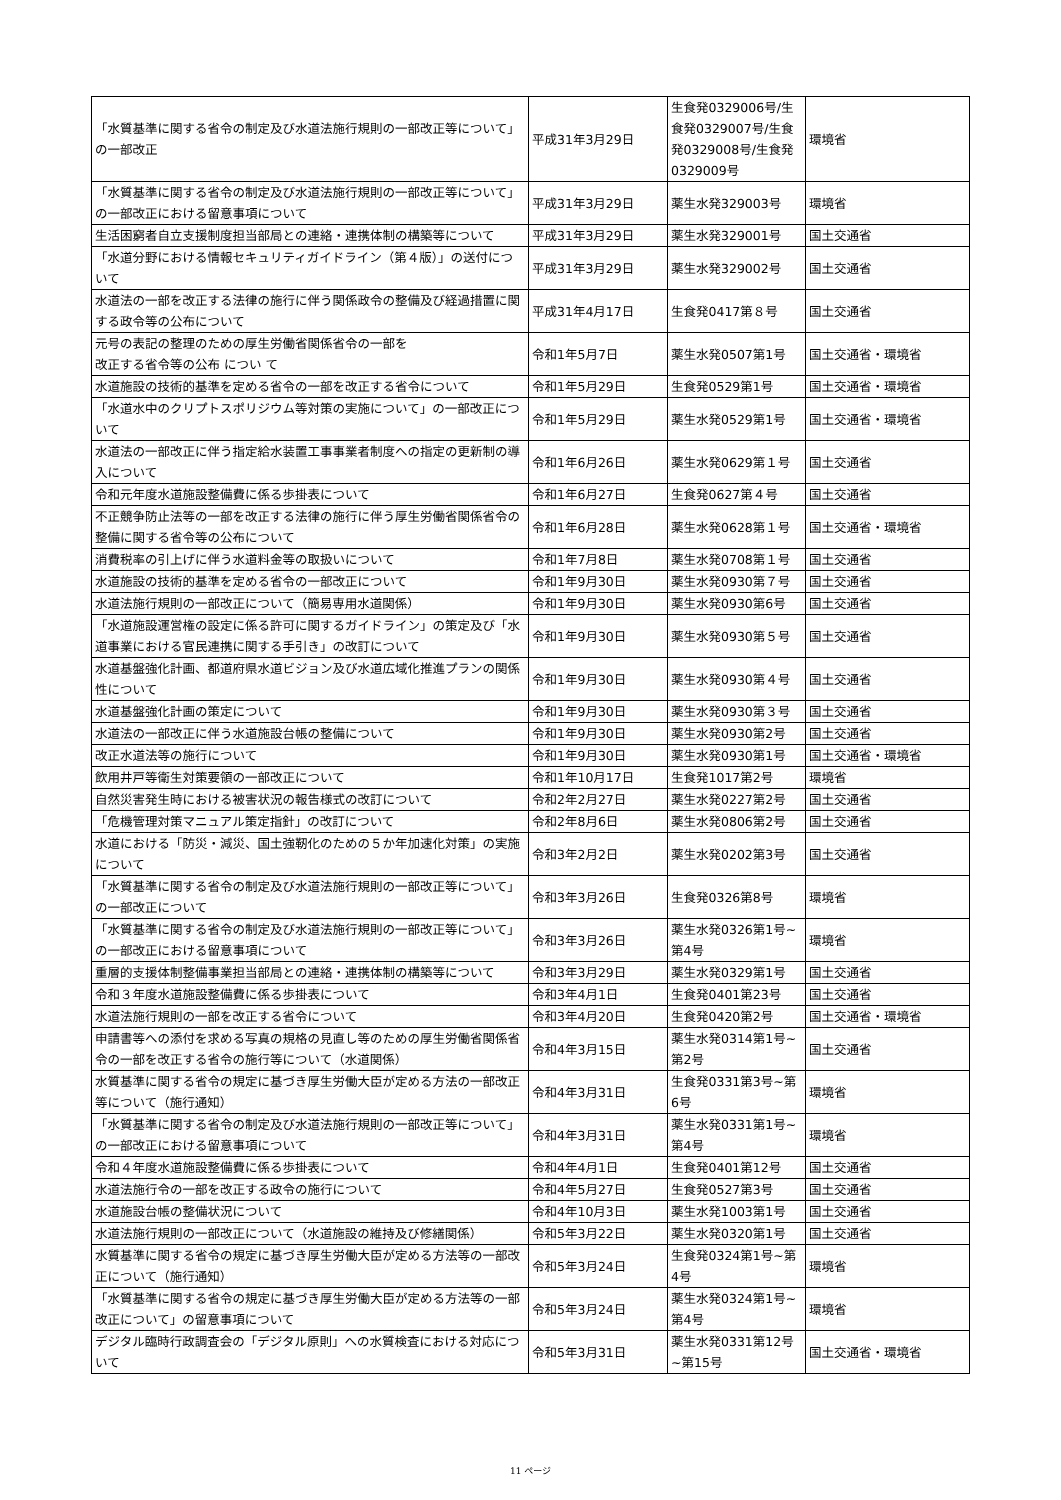| 「水質基準に関する省令の制定及び水道法施行規則の一部改正等について」の一部改正 | 平成31年3月29日 | 生食発0329006号/生食発0329007号/生食発0329008号/生食発0329009号 | 環境省 |
| 「水質基準に関する省令の制定及び水道法施行規則の一部改正等について」の一部改正における留意事項について | 平成31年3月29日 | 薬生水発329003号 | 環境省 |
| 生活困窮者自立支援制度担当部局との連絡・連携体制の構築等について | 平成31年3月29日 | 薬生水発329001号 | 国土交通省 |
| 「水道分野における情報セキュリティガイドライン（第４版）」の送付について | 平成31年3月29日 | 薬生水発329002号 | 国土交通省 |
| 水道法の一部を改正する法律の施行に伴う関係政令の整備及び経過措置に関する政令等の公布について | 平成31年4月17日 | 生食発0417第８号 | 国土交通省 |
| 元号の表記の整理のための厚生労働省関係省令の一部を 改正する省令等の公布 につい て | 令和1年5月7日 | 薬生水発0507第1号 | 国土交通省・環境省 |
| 水道施設の技術的基準を定める省令の一部を改正する省令について | 令和1年5月29日 | 生食発0529第1号 | 国土交通省・環境省 |
| 「水道水中のクリプトスポリジウム等対策の実施について」の一部改正について | 令和1年5月29日 | 薬生水発0529第1号 | 国土交通省・環境省 |
| 水道法の一部改正に伴う指定給水装置工事事業者制度への指定の更新制の導入について | 令和1年6月26日 | 薬生水発0629第１号 | 国土交通省 |
| 令和元年度水道施設整備費に係る歩掛表について | 令和1年6月27日 | 生食発0627第４号 | 国土交通省 |
| 不正競争防止法等の一部を改正する法律の施行に伴う厚生労働省関係省令の整備に関する省令等の公布について | 令和1年6月28日 | 薬生水発0628第１号 | 国土交通省・環境省 |
| 消費税率の引上げに伴う水道料金等の取扱いについて | 令和1年7月8日 | 薬生水発0708第１号 | 国土交通省 |
| 水道施設の技術的基準を定める省令の一部改正について | 令和1年9月30日 | 薬生水発0930第７号 | 国土交通省 |
| 水道法施行規則の一部改正について（簡易専用水道関係） | 令和1年9月30日 | 薬生水発0930第6号 | 国土交通省 |
| 「水道施設運営権の設定に係る許可に関するガイドライン」の策定及び「水道事業における官民連携に関する手引き」の改訂について | 令和1年9月30日 | 薬生水発0930第５号 | 国土交通省 |
| 水道基盤強化計画、都道府県水道ビジョン及び水道広域化推進プランの関係性について | 令和1年9月30日 | 薬生水発0930第４号 | 国土交通省 |
| 水道基盤強化計画の策定について | 令和1年9月30日 | 薬生水発0930第３号 | 国土交通省 |
| 水道法の一部改正に伴う水道施設台帳の整備について | 令和1年9月30日 | 薬生水発0930第2号 | 国土交通省 |
| 改正水道法等の施行について | 令和1年9月30日 | 薬生水発0930第1号 | 国土交通省・環境省 |
| 飲用井戸等衛生対策要領の一部改正について | 令和1年10月17日 | 生食発1017第2号 | 環境省 |
| 自然災害発生時における被害状況の報告様式の改訂について | 令和2年2月27日 | 薬生水発0227第2号 | 国土交通省 |
| 「危機管理対策マニュアル策定指針」の改訂について | 令和2年8月6日 | 薬生水発0806第2号 | 国土交通省 |
| 水道における「防災・減災、国土強靭化のための５か年加速化対策」の実施について | 令和3年2月2日 | 薬生水発0202第3号 | 国土交通省 |
| 「水質基準に関する省令の制定及び水道法施行規則の一部改正等について」の一部改正について | 令和3年3月26日 | 生食発0326第8号 | 環境省 |
| 「水質基準に関する省令の制定及び水道法施行規則の一部改正等について」の一部改正における留意事項について | 令和3年3月26日 | 薬生水発0326第1号~第4号 | 環境省 |
| 重層的支援体制整備事業担当部局との連絡・連携体制の構築等について | 令和3年3月29日 | 薬生水発0329第1号 | 国土交通省 |
| 令和３年度水道施設整備費に係る歩掛表について | 令和3年4月1日 | 生食発0401第23号 | 国土交通省 |
| 水道法施行規則の一部を改正する省令について | 令和3年4月20日 | 生食発0420第2号 | 国土交通省・環境省 |
| 申請書等への添付を求める写真の規格の見直し等のための厚生労働省関係省令の一部を改正する省令の施行等について（水道関係） | 令和4年3月15日 | 薬生水発0314第1号~第2号 | 国土交通省 |
| 水質基準に関する省令の規定に基づき厚生労働大臣が定める方法の一部改正等について（施行通知） | 令和4年3月31日 | 生食発0331第3号~第6号 | 環境省 |
| 「水質基準に関する省令の制定及び水道法施行規則の一部改正等について」の一部改正における留意事項について | 令和4年3月31日 | 薬生水発0331第1号~第4号 | 環境省 |
| 令和４年度水道施設整備費に係る歩掛表について | 令和4年4月1日 | 生食発0401第12号 | 国土交通省 |
| 水道法施行令の一部を改正する政令の施行について | 令和4年5月27日 | 生食発0527第3号 | 国土交通省 |
| 水道施設台帳の整備状況について | 令和4年10月3日 | 薬生水発1003第1号 | 国土交通省 |
| 水道法施行規則の一部改正について（水道施設の維持及び修繕関係） | 令和5年3月22日 | 薬生水発0320第1号 | 国土交通省 |
| 水質基準に関する省令の規定に基づき厚生労働大臣が定める方法等の一部改正について（施行通知） | 令和5年3月24日 | 生食発0324第1号~第4号 | 環境省 |
| 「水質基準に関する省令の規定に基づき厚生労働大臣が定める方法等の一部改正について」の留意事項について | 令和5年3月24日 | 薬生水発0324第1号~第4号 | 環境省 |
| デジタル臨時行政調査会の「デジタル原則」への水質検査における対応について | 令和5年3月31日 | 薬生水発0331第12号~第15号 | 国土交通省・環境省 |
11 ページ